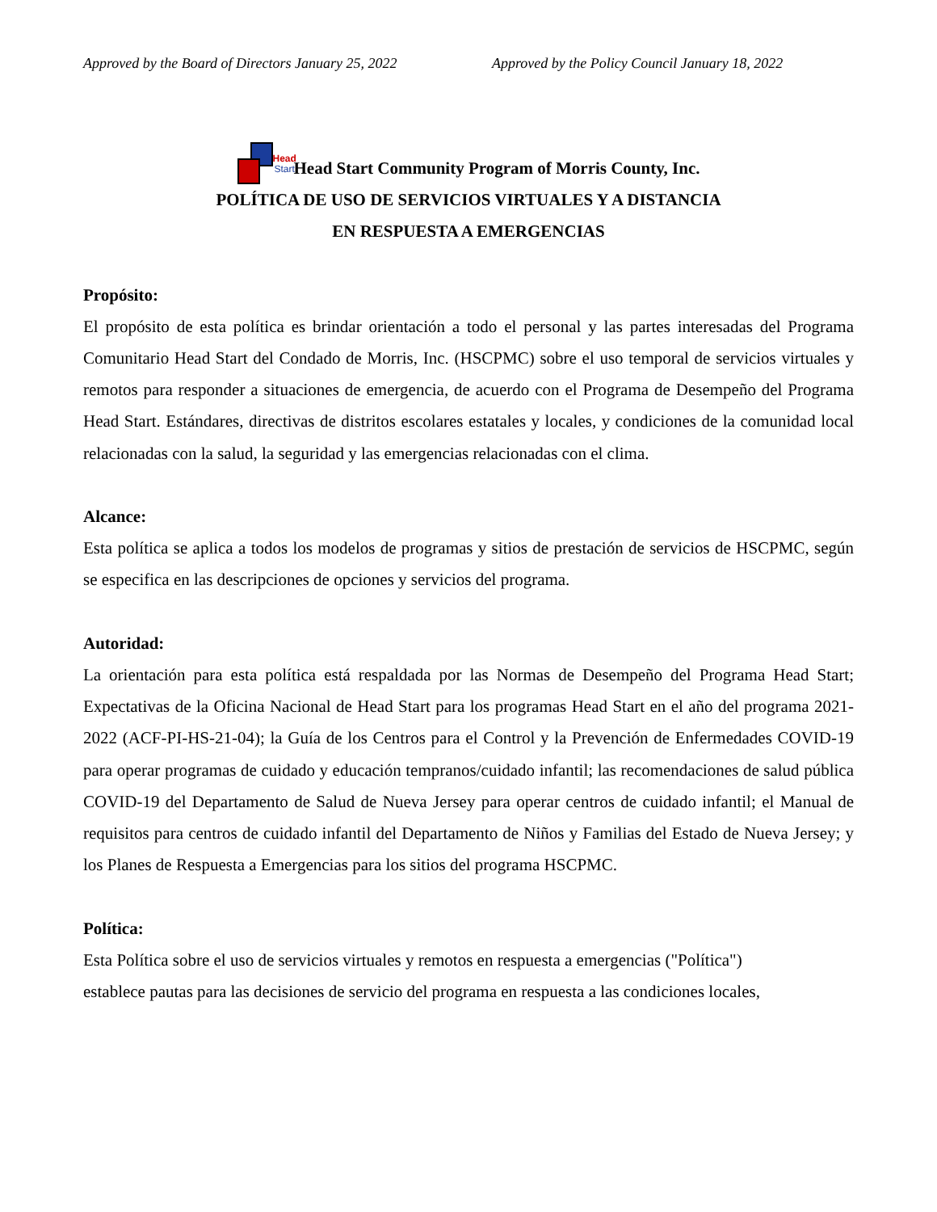Approved by the Board of Directors January 25, 2022 Approved by the Policy Council January 18, 2022
Head
Start Head Start Community Program of Morris County, Inc.
POLÍTICA DE USO DE SERVICIOS VIRTUALES Y A DISTANCIA
EN RESPUESTA A EMERGENCIAS
Propósito:
El propósito de esta política es brindar orientación a todo el personal y las partes interesadas del Programa Comunitario Head Start del Condado de Morris, Inc. (HSCPMC) sobre el uso temporal de servicios virtuales y remotos para responder a situaciones de emergencia, de acuerdo con el Programa de Desempeño del Programa Head Start. Estándares, directivas de distritos escolares estatales y locales, y condiciones de la comunidad local relacionadas con la salud, la seguridad y las emergencias relacionadas con el clima.
Alcance:
Esta política se aplica a todos los modelos de programas y sitios de prestación de servicios de HSCPMC, según se especifica en las descripciones de opciones y servicios del programa.
Autoridad:
La orientación para esta política está respaldada por las Normas de Desempeño del Programa Head Start; Expectativas de la Oficina Nacional de Head Start para los programas Head Start en el año del programa 2021-2022 (ACF-PI-HS-21-04); la Guía de los Centros para el Control y la Prevención de Enfermedades COVID-19 para operar programas de cuidado y educación tempranos/cuidado infantil; las recomendaciones de salud pública COVID-19 del Departamento de Salud de Nueva Jersey para operar centros de cuidado infantil; el Manual de requisitos para centros de cuidado infantil del Departamento de Niños y Familias del Estado de Nueva Jersey; y los Planes de Respuesta a Emergencias para los sitios del programa HSCPMC.
Política:
Esta Política sobre el uso de servicios virtuales y remotos en respuesta a emergencias ("Política")
establece pautas para las decisiones de servicio del programa en respuesta a las condiciones locales,